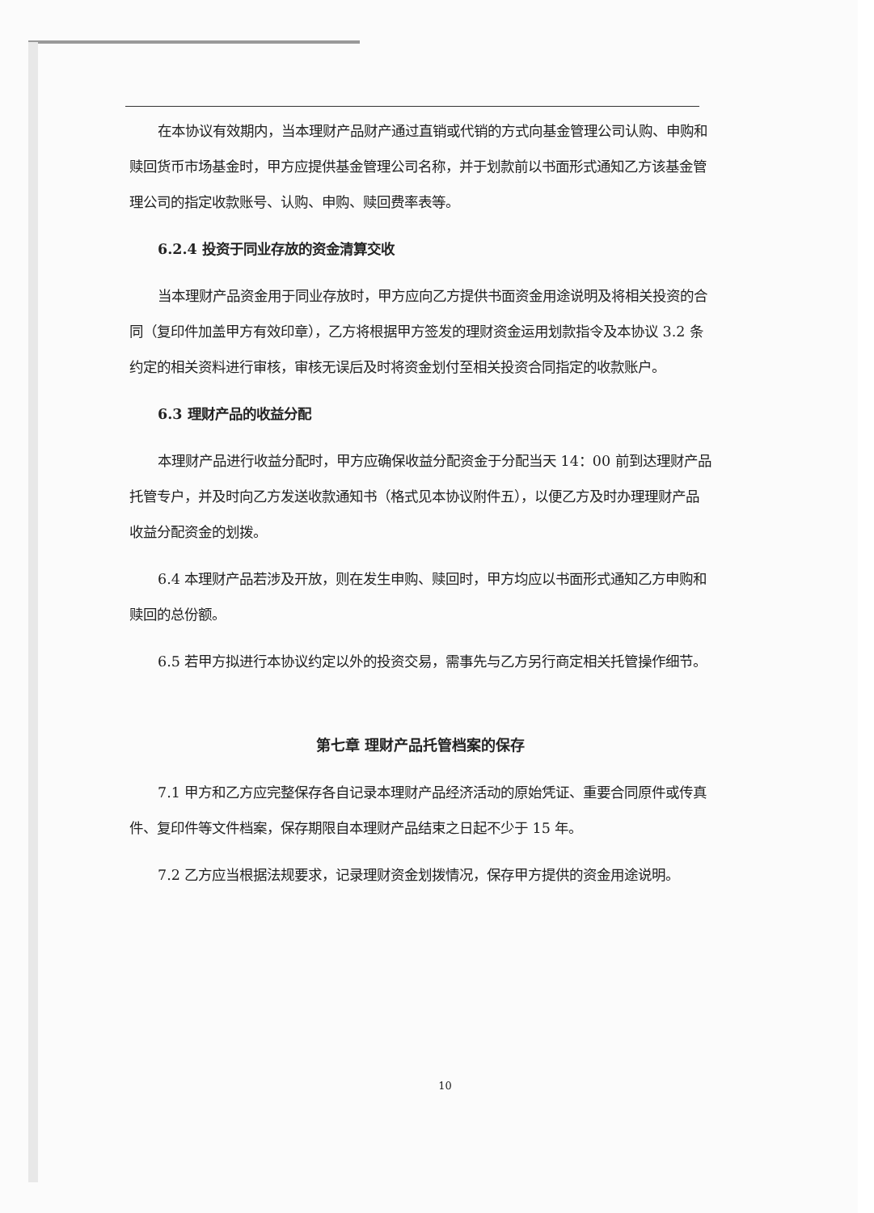在本协议有效期内，当本理财产品财产通过直销或代销的方式向基金管理公司认购、申购和赎回货币市场基金时，甲方应提供基金管理公司名称，并于划款前以书面形式通知乙方该基金管理公司的指定收款账号、认购、申购、赎回费率表等。
6.2.4 投资于同业存放的资金清算交收
当本理财产品资金用于同业存放时，甲方应向乙方提供书面资金用途说明及将相关投资的合同（复印件加盖甲方有效印章），乙方将根据甲方签发的理财资金运用划款指令及本协议 3.2 条约定的相关资料进行审核，审核无误后及时将资金划付至相关投资合同指定的收款账户。
6.3 理财产品的收益分配
本理财产品进行收益分配时，甲方应确保收益分配资金于分配当天 14：00 前到达理财产品托管专户，并及时向乙方发送收款通知书（格式见本协议附件五），以便乙方及时办理理财产品收益分配资金的划拨。
6.4 本理财产品若涉及开放，则在发生申购、赎回时，甲方均应以书面形式通知乙方申购和赎回的总份额。
6.5 若甲方拟进行本协议约定以外的投资交易，需事先与乙方另行商定相关托管操作细节。
第七章 理财产品托管档案的保存
7.1 甲方和乙方应完整保存各自记录本理财产品经济活动的原始凭证、重要合同原件或传真件、复印件等文件档案，保存期限自本理财产品结束之日起不少于 15 年。
7.2 乙方应当根据法规要求，记录理财资金划拨情况，保存甲方提供的资金用途说明。
10